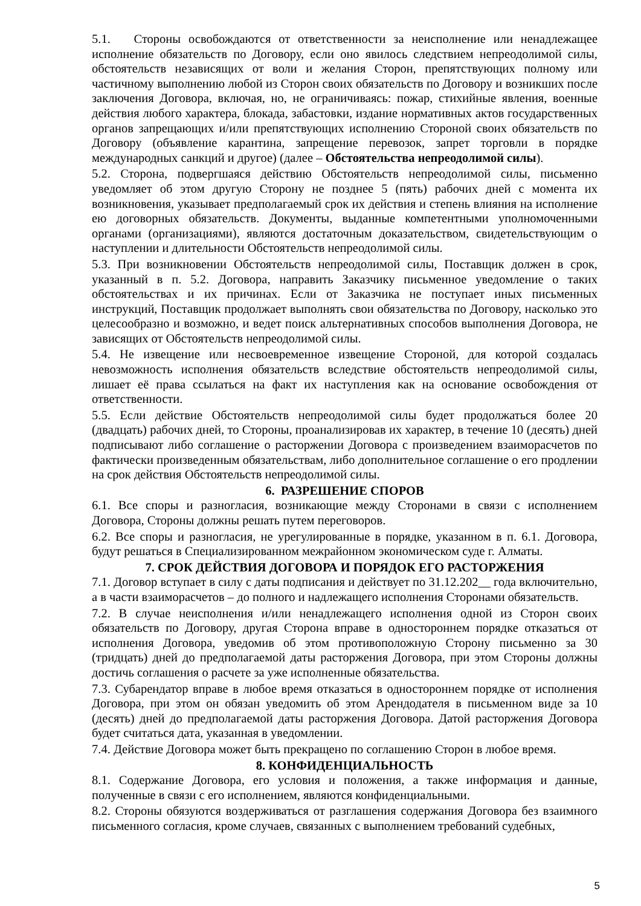5.1. Стороны освобождаются от ответственности за неисполнение или ненадлежащее исполнение обязательств по Договору, если оно явилось следствием непреодолимой силы, обстоятельств независящих от воли и желания Сторон, препятствующих полному или частичному выполнению любой из Сторон своих обязательств по Договору и возникших после заключения Договора, включая, но, не ограничиваясь: пожар, стихийные явления, военные действия любого характера, блокада, забастовки, издание нормативных актов государственных органов запрещающих и/или препятствующих исполнению Стороной своих обязательств по Договору (объявление карантина, запрещение перевозок, запрет торговли в порядке международных санкций и другое) (далее – Обстоятельства непреодолимой силы).
5.2. Сторона, подвергшаяся действию Обстоятельств непреодолимой силы, письменно уведомляет об этом другую Сторону не позднее 5 (пять) рабочих дней с момента их возникновения, указывает предполагаемый срок их действия и степень влияния на исполнение ею договорных обязательств. Документы, выданные компетентными уполномоченными органами (организациями), являются достаточным доказательством, свидетельствующим о наступлении и длительности Обстоятельств непреодолимой силы.
5.3. При возникновении Обстоятельств непреодолимой силы, Поставщик должен в срок, указанный в п. 5.2. Договора, направить Заказчику письменное уведомление о таких обстоятельствах и их причинах. Если от Заказчика не поступает иных письменных инструкций, Поставщик продолжает выполнять свои обязательства по Договору, насколько это целесообразно и возможно, и ведет поиск альтернативных способов выполнения Договора, не зависящих от Обстоятельств непреодолимой силы.
5.4. Не извещение или несвоевременное извещение Стороной, для которой создалась невозможность исполнения обязательств вследствие обстоятельств непреодолимой силы, лишает её права ссылаться на факт их наступления как на основание освобождения от ответственности.
5.5. Если действие Обстоятельств непреодолимой силы будет продолжаться более 20 (двадцать) рабочих дней, то Стороны, проанализировав их характер, в течение 10 (десять) дней подписывают либо соглашение о расторжении Договора с произведением взаиморасчетов по фактически произведенным обязательствам, либо дополнительное соглашение о его продлении на срок действия Обстоятельств непреодолимой силы.
6. РАЗРЕШЕНИЕ СПОРОВ
6.1. Все споры и разногласия, возникающие между Сторонами в связи с исполнением Договора, Стороны должны решать путем переговоров.
6.2. Все споры и разногласия, не урегулированные в порядке, указанном в п. 6.1. Договора, будут решаться в Специализированном межрайонном экономическом суде г. Алматы.
7. СРОК ДЕЙСТВИЯ ДОГОВОРА И ПОРЯДОК ЕГО РАСТОРЖЕНИЯ
7.1. Договор вступает в силу с даты подписания и действует по 31.12.202__ года включительно, а в части взаиморасчетов – до полного и надлежащего исполнения Сторонами обязательств.
7.2. В случае неисполнения и/или ненадлежащего исполнения одной из Сторон своих обязательств по Договору, другая Сторона вправе в одностороннем порядке отказаться от исполнения Договора, уведомив об этом противоположную Сторону письменно за 30 (тридцать) дней до предполагаемой даты расторжения Договора, при этом Стороны должны достичь соглашения о расчете за уже исполненные обязательства.
7.3. Субарендатор вправе в любое время отказаться в одностороннем порядке от исполнения Договора, при этом он обязан уведомить об этом Арендодателя в письменном виде за 10 (десять) дней до предполагаемой даты расторжения Договора. Датой расторжения Договора будет считаться дата, указанная в уведомлении.
7.4. Действие Договора может быть прекращено по соглашению Сторон в любое время.
8. КОНФИДЕНЦИАЛЬНОСТЬ
8.1. Содержание Договора, его условия и положения, а также информация и данные, полученные в связи с его исполнением, являются конфиденциальными.
8.2. Стороны обязуются воздерживаться от разглашения содержания Договора без взаимного письменного согласия, кроме случаев, связанных с выполнением требований судебных,
5